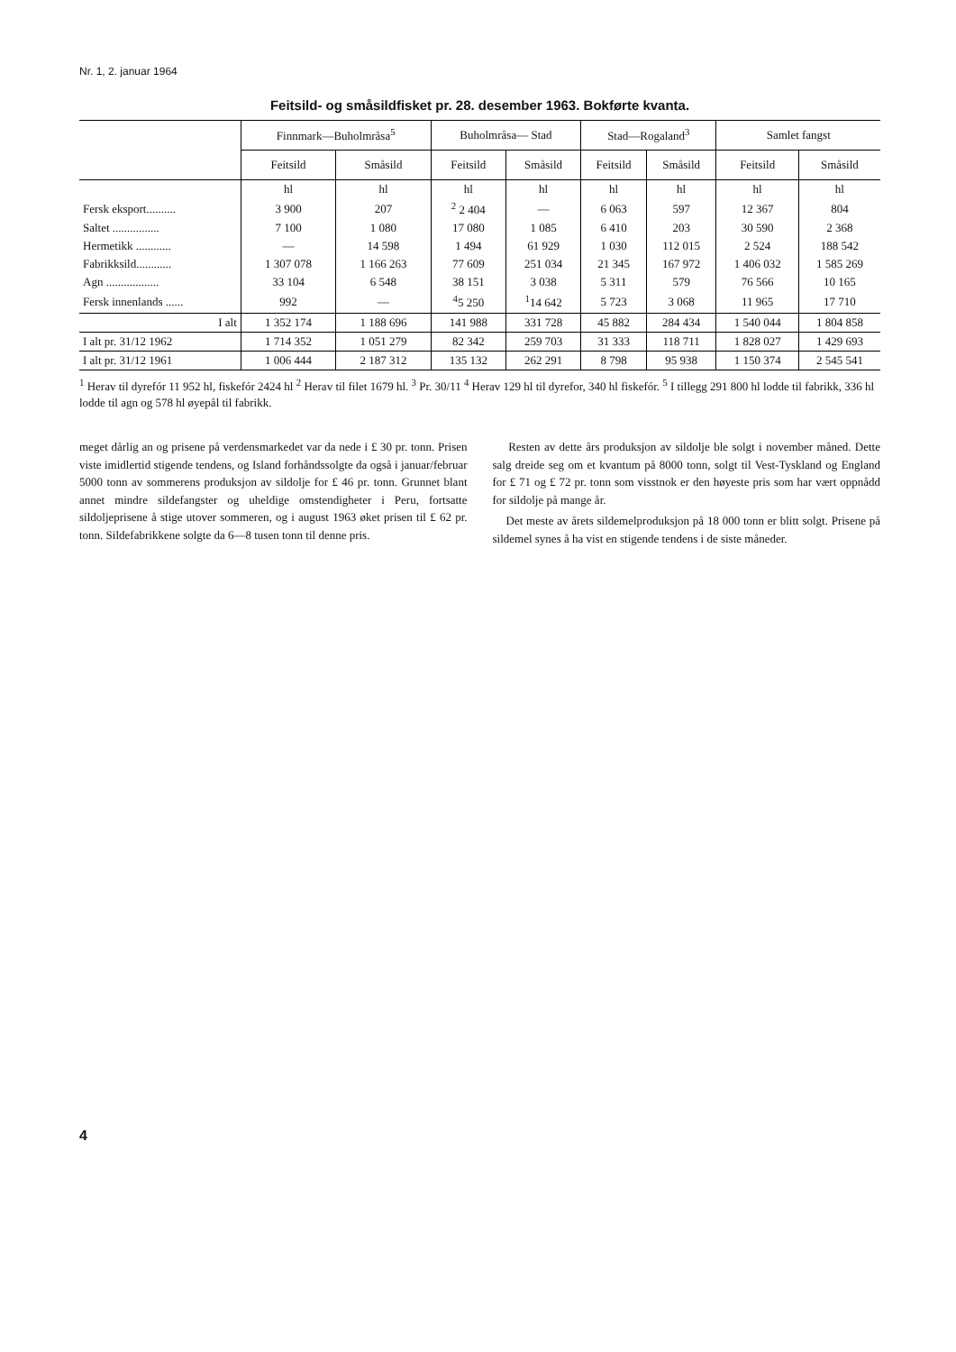Nr. 1, 2. januar 1964
Feitsild- og småsildfisket pr. 28. desember 1963. Bokførte kvanta.
| | Finnmark—Buholmråsa<sup>5</sup> | | Buholmråsa— Stad | | Stad—Rogaland<sup>3</sup> | | Samlet fangst | |
| --- | --- | --- | --- | --- | --- | --- | --- | --- |
| | Feitsild | Småsild | Feitsild | Småsild | Feitsild | Småsild | Feitsild | Småsild |
| | hl | hl | hl | hl | hl | hl | hl | hl |
| Fersk eksport.......... | 3 900 | 207 | <sup>2</sup> 2 404 | — | 6 063 | 597 | 12 367 | 804 |
| Saltet ................ | 7 100 | 1 080 | 17 080 | 1 085 | 6 410 | 203 | 30 590 | 2 368 |
| Hermetikk ............ | — | 14 598 | 1 494 | 61 929 | 1 030 | 112 015 | 2 524 | 188 542 |
| Fabrikksild............ | 1 307 078 | 1 166 263 | 77 609 | 251 034 | 21 345 | 167 972 | 1 406 032 | 1 585 269 |
| Agn .................. | 33 104 | 6 548 | 38 151 | 3 038 | 5 311 | 579 | 76 566 | 10 165 |
| Fersk innenlands ...... | 992 | — | <sup>4</sup> 5 250 | <sup>1</sup> 14 642 | 5 723 | 3 068 | 11 965 | 17 710 |
| I alt | 1 352 174 | 1 188 696 | 141 988 | 331 728 | 45 882 | 284 434 | 1 540 044 | 1 804 858 |
| I alt pr. 31/12 1962 | 1 714 352 | 1 051 279 | 82 342 | 259 703 | 31 333 | 118 711 | 1 828 027 | 1 429 693 |
| I alt pr. 31/12 1961 | 1 006 444 | 2 187 312 | 135 132 | 262 291 | 8 798 | 95 938 | 1 150 374 | 2 545 541 |
<sup>1</sup> Herav til dyrefór 11 952 hl, fiskefór 2424 hl <sup>2</sup> Herav til filet 1679 hl. <sup>3</sup> Pr. 30/11 <sup>4</sup> Herav 129 hl til dyrefor, 340 hl fiskefór. <sup>5</sup> I tillegg 291 800 hl lodde til fabrikk, 336 hl lodde til agn og 578 hl øyepål til fabrikk.
meget dårlig an og prisene på verdensmarkedet var da nede i £ 30 pr. tonn. Prisen viste imidlertid stigende tendens, og Island forhåndssolgte da også i januar/februar 5000 tonn av sommerens produksjon av sildolje for £ 46 pr. tonn. Grunnet blant annet mindre sildefangster og uheldige omstendigheter i Peru, fortsatte sildoljeprisene å stige utover sommeren, og i august 1963 øket prisen til £ 62 pr. tonn. Sildefabrikkene solgte da 6—8 tusen tonn til denne pris.
Resten av dette års produksjon av sildolje ble solgt i november måned. Dette salg dreide seg om et kvantum på 8000 tonn, solgt til Vest-Tyskland og England for £ 71 og £ 72 pr. tonn som visstnok er den høyeste pris som har vært oppnådd for sildolje på mange år.
Det meste av årets sildemelproduksjon på 18 000 tonn er blitt solgt. Prisene på sildemel synes å ha vist en stigende tendens i de siste måneder.
4